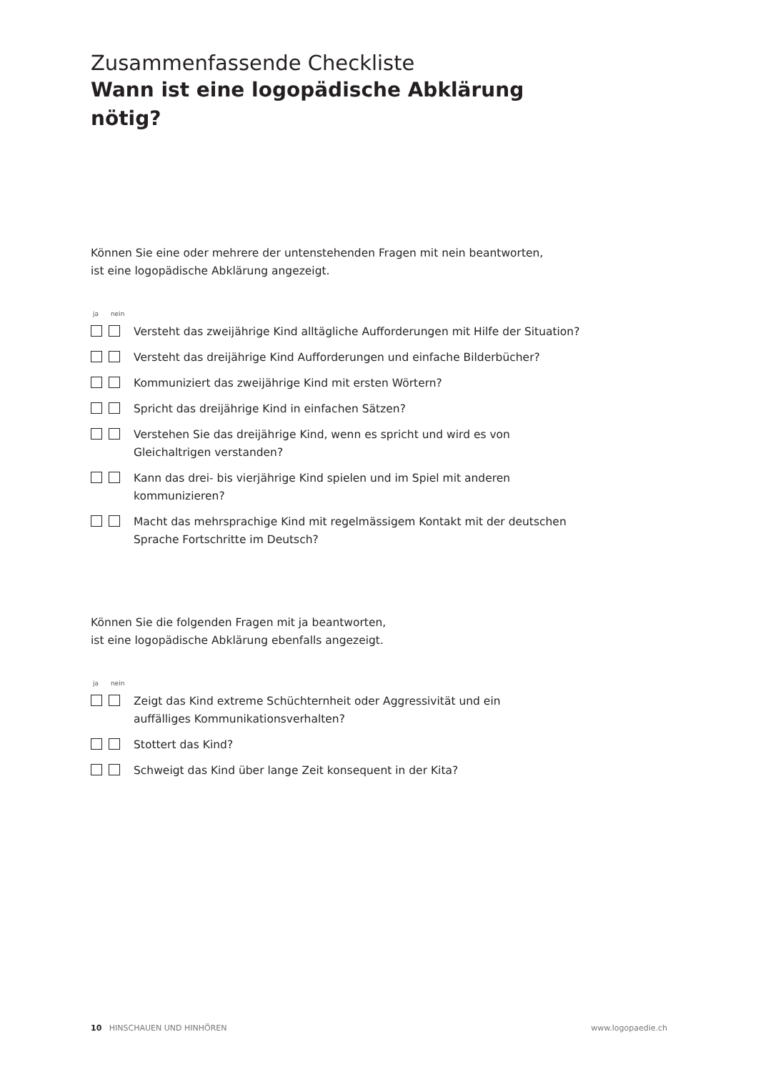Zusammenfassende Checkliste
Wann ist eine logopädische Abklärung nötig?
Können Sie eine oder mehrere der untenstehenden Fragen mit nein beantworten,
ist eine logopädische Abklärung angezeigt.
ja nein
Versteht das zweijährige Kind alltägliche Aufforderungen mit Hilfe der Situation?
Versteht das dreijährige Kind Aufforderungen und einfache Bilderbücher?
Kommuniziert das zweijährige Kind mit ersten Wörtern?
Spricht das dreijährige Kind in einfachen Sätzen?
Verstehen Sie das dreijährige Kind, wenn es spricht und wird es von Gleichaltrigen verstanden?
Kann das drei- bis vierjährige Kind spielen und im Spiel mit anderen
kommunizieren?
Macht das mehrsprachige Kind mit regelmässigem Kontakt mit der deutschen Sprache Fortschritte im Deutsch?
Können Sie die folgenden Fragen mit ja beantworten,
ist eine logopädische Abklärung ebenfalls angezeigt.
ja nein
Zeigt das Kind extreme Schüchternheit oder Aggressivität und ein
auffälliges Kommunikationsverhalten?
Stottert das Kind?
Schweigt das Kind über lange Zeit konsequent in der Kita?
10 HINSCHAUEN UND HINHÖREN www.logopaedie.ch